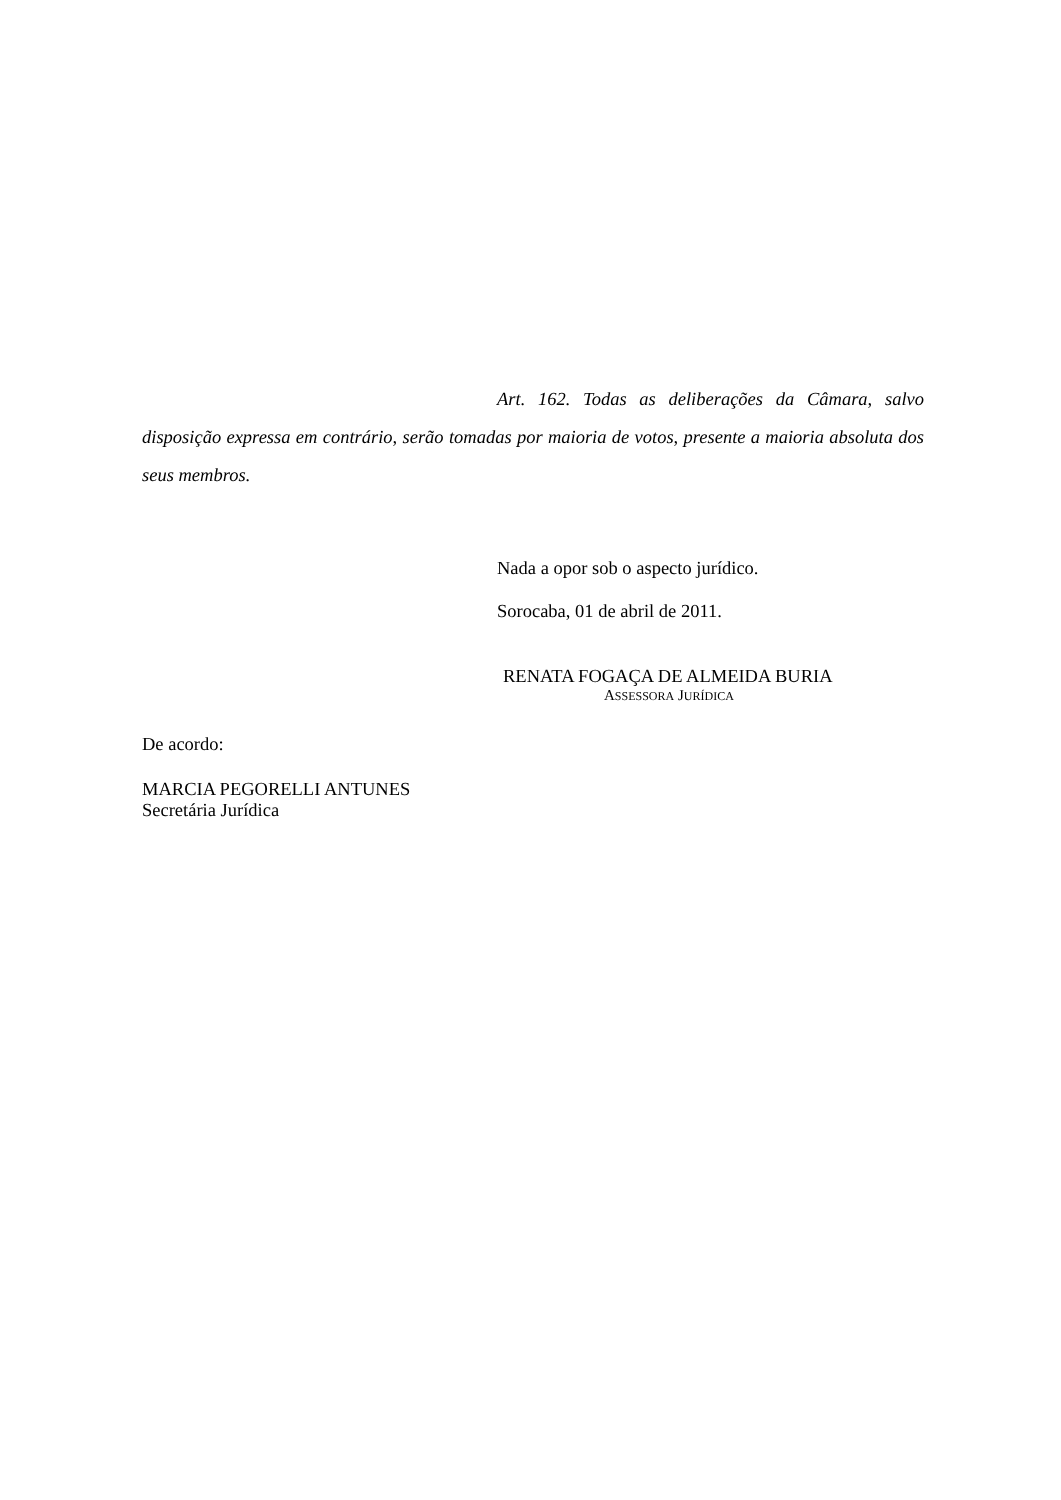Art. 162. Todas as deliberações da Câmara, salvo disposição expressa em contrário, serão tomadas por maioria de votos, presente a maioria absoluta dos seus membros.
Nada a opor sob o aspecto jurídico.
Sorocaba, 01 de abril de 2011.
RENATA FOGAÇA DE ALMEIDA BURIA
ASSESSORA JURÍDICA
De acordo:
MARCIA PEGORELLI ANTUNES
Secretária Jurídica